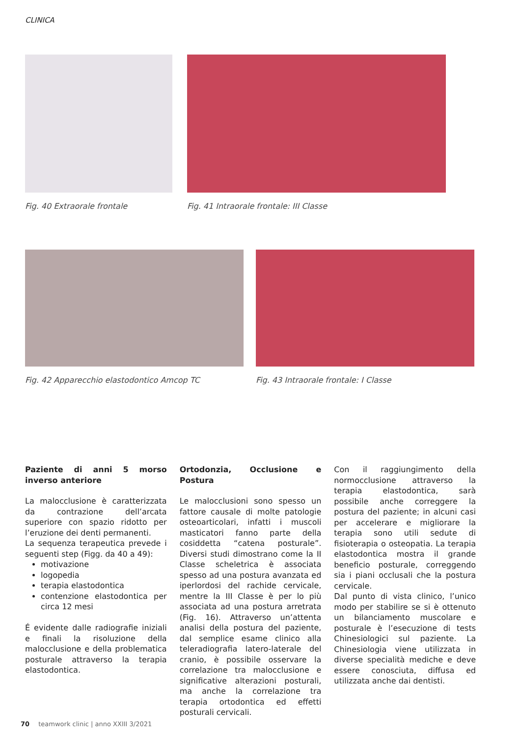CLINICA
Fig. 40 Extraorale frontale Fig. 41 Intraorale frontale: III Classe
Fig. 42 Apparecchio elastodontico Amcop TC
Fig. 43 Intraorale frontale: I Classe
Paziente di anni 5 morso inverso anteriore
La malocclusione è caratterizzata da contrazione dell’arcata superiore con spazio ridotto per l’eruzione dei denti permanenti.
La sequenza terapeutica prevede i seguenti step (Figg. da 40 a 49):
motivazione
logopedia
terapia elastodontica
contenzione elastodontica per circa 12 mesi
É evidente dalle radiografie iniziali e finali la risoluzione della malocclusione e della problematica posturale attraverso la terapia elastodontica.
Ortodonzia, Occlusione e Postura
Le malocclusioni sono spesso un fattore causale di molte patologie osteoarticolari, infatti i muscoli masticatori fanno parte della cosiddetta “catena posturale”. Diversi studi dimostrano come la II Classe scheletrica è associata spesso ad una postura avanzata ed iperlordosi del rachide cervicale, mentre la III Classe è per lo più associata ad una postura arretrata (Fig. 16). Attraverso un’attenta analisi della postura del paziente, dal semplice esame clinico alla teleradiografia latero-laterale del cranio, è possibile osservare la correlazione tra malocclusione e significative alterazioni posturali, ma anche la correlazione tra terapia ortodontica ed effetti posturali cervicali.
Con il raggiungimento della normocclusione attraverso la terapia elastodontica, sarà possibile anche correggere la postura del paziente; in alcuni casi per accelerare e migliorare la terapia sono utili sedute di fisioterapia o osteopatia. La terapia elastodontica mostra il grande beneficio posturale, correggendo sia i piani occlusali che la postura cervicale.
Dal punto di vista clinico, l’unico modo per stabilire se si è ottenuto un bilanciamento muscolare e posturale è l’esecuzione di tests Chinesiologici sul paziente. La Chinesiologia viene utilizzata in diverse specialità mediche e deve essere conosciuta, diffusa ed utilizzata anche dai dentisti.
70 teamwork clinic | anno XXIII 3/2021